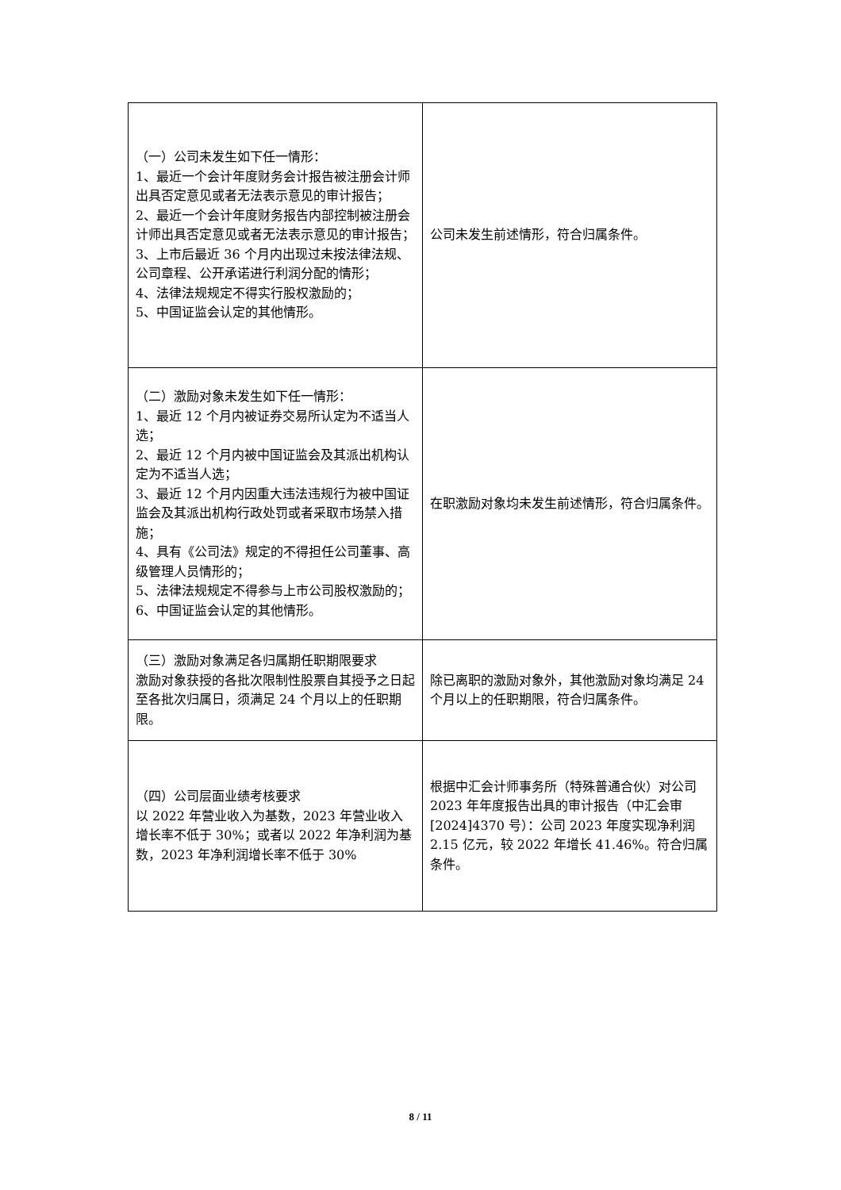| （一）公司未发生如下任一情形： 1、最近一个会计年度财务会计报告被注册会计师出具否定意见或者无法表示意见的审计报告； 2、最近一个会计年度财务报告内部控制被注册会计师出具否定意见或者无法表示意见的审计报告； 3、上市后最近 36 个月内出现过未按法律法规、公司章程、公开承诺进行利润分配的情形； 4、法律法规规定不得实行股权激励的； 5、中国证监会认定的其他情形。 | 公司未发生前述情形，符合归属条件。 |
| （二）激励对象未发生如下任一情形： 1、最近 12 个月内被证券交易所认定为不适当人选； 2、最近 12 个月内被中国证监会及其派出机构认定为不适当人选； 3、最近 12 个月内因重大违法违规行为被中国证监会及其派出机构行政处罚或者采取市场禁入措施； 4、具有《公司法》规定的不得担任公司董事、高级管理人员情形的； 5、法律法规规定不得参与上市公司股权激励的； 6、中国证监会认定的其他情形。 | 在职激励对象均未发生前述情形，符合归属条件。 |
| （三）激励对象满足各归属期任职期限要求 激励对象获授的各批次限制性股票自其授予之日起至各批次归属日，须满足 24 个月以上的任职期限。 | 除已离职的激励对象外，其他激励对象均满足 24 个月以上的任职期限，符合归属条件。 |
| （四）公司层面业绩考核要求 以 2022 年营业收入为基数，2023 年营业收入增长率不低于 30%；或者以 2022 年净利润为基数，2023 年净利润增长率不低于 30% | 根据中汇会计师事务所（特殊普通合伙）对公司 2023 年年度报告出具的审计报告（中汇会审[2024]4370 号）：公司 2023 年度实现净利润 2.15 亿元，较 2022 年增长 41.46%。符合归属条件。 |
8 / 11